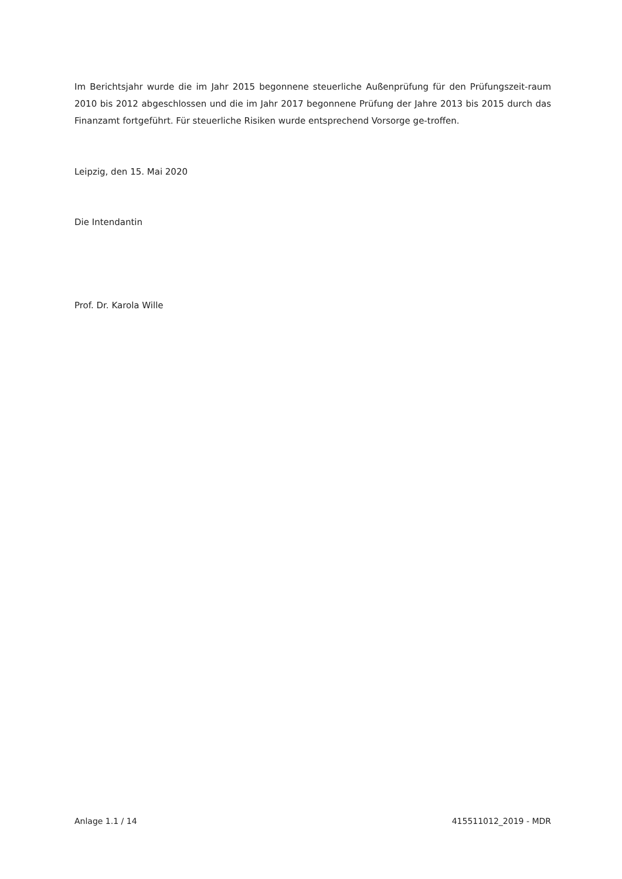Im Berichtsjahr wurde die im Jahr 2015 begonnene steuerliche Außenprüfung für den Prüfungszeit-raum 2010 bis 2012 abgeschlossen und die im Jahr 2017 begonnene Prüfung der Jahre 2013 bis 2015 durch das Finanzamt fortgeführt. Für steuerliche Risiken wurde entsprechend Vorsorge ge-troffen.
Leipzig, den 15. Mai 2020
Die Intendantin
Prof. Dr. Karola Wille
Anlage 1.1 / 14 415511012_2019 - MDR